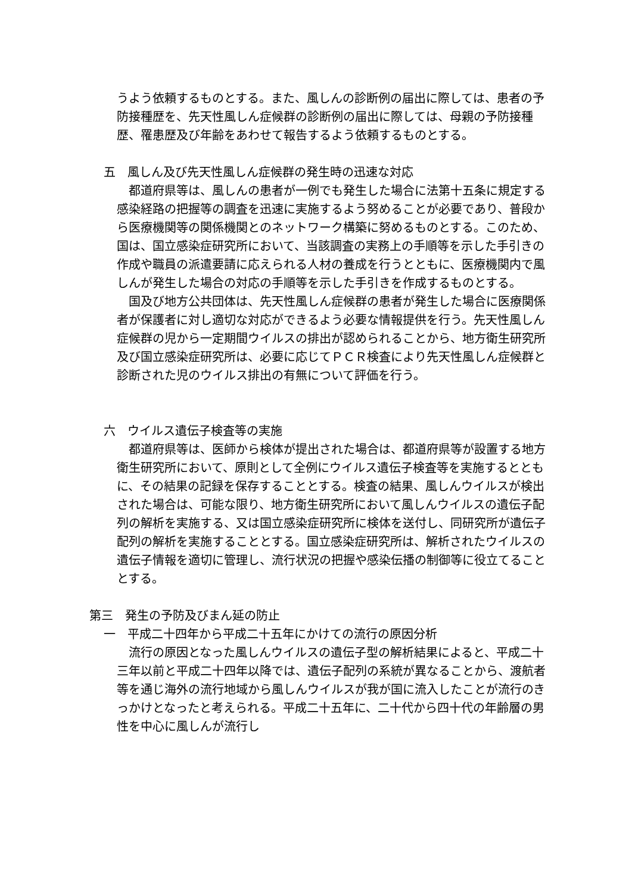うよう依頼するものとする。また、風しんの診断例の届出に際しては、患者の予防接種歴を、先天性風しん症候群の診断例の届出に際しては、母親の予防接種歴、罹患歴及び年齢をあわせて報告するよう依頼するものとする。
五　風しん及び先天性風しん症候群の発生時の迅速な対応
　都道府県等は、風しんの患者が一例でも発生した場合に法第十五条に規定する感染経路の把握等の調査を迅速に実施するよう努めることが必要であり、普段から医療機関等の関係機関とのネットワーク構築に努めるものとする。このため、国は、国立感染症研究所において、当該調査の実務上の手順等を示した手引きの作成や職員の派遣要請に応えられる人材の養成を行うとともに、医療機関内で風しんが発生した場合の対応の手順等を示した手引きを作成するものとする。
　国及び地方公共団体は、先天性風しん症候群の患者が発生した場合に医療関係者が保護者に対し適切な対応ができるよう必要な情報提供を行う。先天性風しん症候群の児から一定期間ウイルスの排出が認められることから、地方衛生研究所及び国立感染症研究所は、必要に応じてＰＣＲ検査により先天性風しん症候群と診断された児のウイルス排出の有無について評価を行う。
六　ウイルス遺伝子検査等の実施
　都道府県等は、医師から検体が提出された場合は、都道府県等が設置する地方衛生研究所において、原則として全例にウイルス遺伝子検査等を実施するとともに、その結果の記録を保存することとする。検査の結果、風しんウイルスが検出された場合は、可能な限り、地方衛生研究所において風しんウイルスの遺伝子配列の解析を実施する、又は国立感染症研究所に検体を送付し、同研究所が遺伝子配列の解析を実施することとする。国立感染症研究所は、解析されたウイルスの遺伝子情報を適切に管理し、流行状況の把握や感染伝播の制御等に役立てることとする。
第三　発生の予防及びまん延の防止
一　平成二十四年から平成二十五年にかけての流行の原因分析
　流行の原因となった風しんウイルスの遺伝子型の解析結果によると、平成二十三年以前と平成二十四年以降では、遺伝子配列の系統が異なることから、渡航者等を通じ海外の流行地域から風しんウイルスが我が国に流入したことが流行のきっかけとなったと考えられる。平成二十五年に、二十代から四十代の年齢層の男性を中心に風しんが流行し